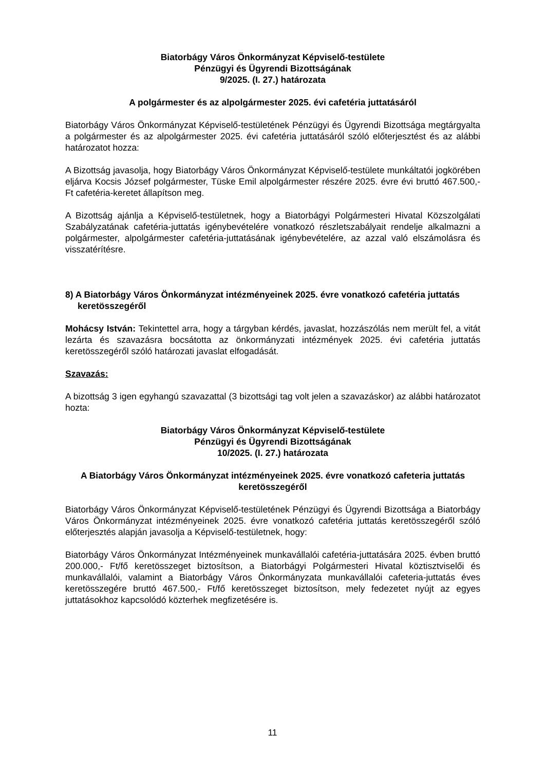Biatorbágy Város Önkormányzat Képviselő-testülete
Pénzügyi és Ügyrendi Bizottságának
9/2025. (I. 27.) határozata
A polgármester és az alpolgármester 2025. évi cafetéria juttatásáról
Biatorbágy Város Önkormányzat Képviselő-testületének Pénzügyi és Ügyrendi Bizottsága megtárgyalta a polgármester és az alpolgármester 2025. évi cafetéria juttatásáról szóló előterjesztést és az alábbi határozatot hozza:
A Bizottság javasolja, hogy Biatorbágy Város Önkormányzat Képviselő-testülete munkáltatói jogkörében eljárva Kocsis József polgármester, Tüske Emil alpolgármester részére 2025. évre évi bruttó 467.500,- Ft cafetéria-keretet állapítson meg.
A Bizottság ajánlja a Képviselő-testületnek, hogy a Biatorbágyi Polgármesteri Hivatal Közszolgálati Szabályzatának cafetéria-juttatás igénybevételére vonatkozó részletszabályait rendelje alkalmazni a polgármester, alpolgármester cafetéria-juttatásának igénybevételére, az azzal való elszámolásra és visszatérítésre.
8) A Biatorbágy Város Önkormányzat intézményeinek 2025. évre vonatkozó cafetéria juttatás keretösszegéről
Mohácsy István: Tekintettel arra, hogy a tárgyban kérdés, javaslat, hozzászólás nem merült fel, a vitát lezárta és szavazásra bocsátotta az önkormányzati intézmények 2025. évi cafetéria juttatás keretösszegéről szóló határozati javaslat elfogadását.
Szavazás:
A bizottság 3 igen egyhangú szavazattal (3 bizottsági tag volt jelen a szavazáskor) az alábbi határozatot hozta:
Biatorbágy Város Önkormányzat Képviselő-testülete
Pénzügyi és Ügyrendi Bizottságának
10/2025. (I. 27.) határozata
A Biatorbágy Város Önkormányzat intézményeinek 2025. évre vonatkozó cafeteria juttatás keretösszegéről
Biatorbágy Város Önkormányzat Képviselő-testületének Pénzügyi és Ügyrendi Bizottsága a Biatorbágy Város Önkormányzat intézményeinek 2025. évre vonatkozó cafetéria juttatás keretösszegéről szóló előterjesztés alapján javasolja a Képviselő-testületnek, hogy:
Biatorbágy Város Önkormányzat Intézményeinek munkavállalói cafetéria-juttatására 2025. évben bruttó 200.000,- Ft/fő keretösszeget biztosítson, a Biatorbágyi Polgármesteri Hivatal köztisztviselői és munkavállalói, valamint a Biatorbágy Város Önkormányzata munkavállalói cafeteria-juttatás éves keretösszegére bruttó 467.500,- Ft/fő keretösszeget biztosítson, mely fedezetet nyújt az egyes juttatásokhoz kapcsolódó közterhek megfizetésére is.
11